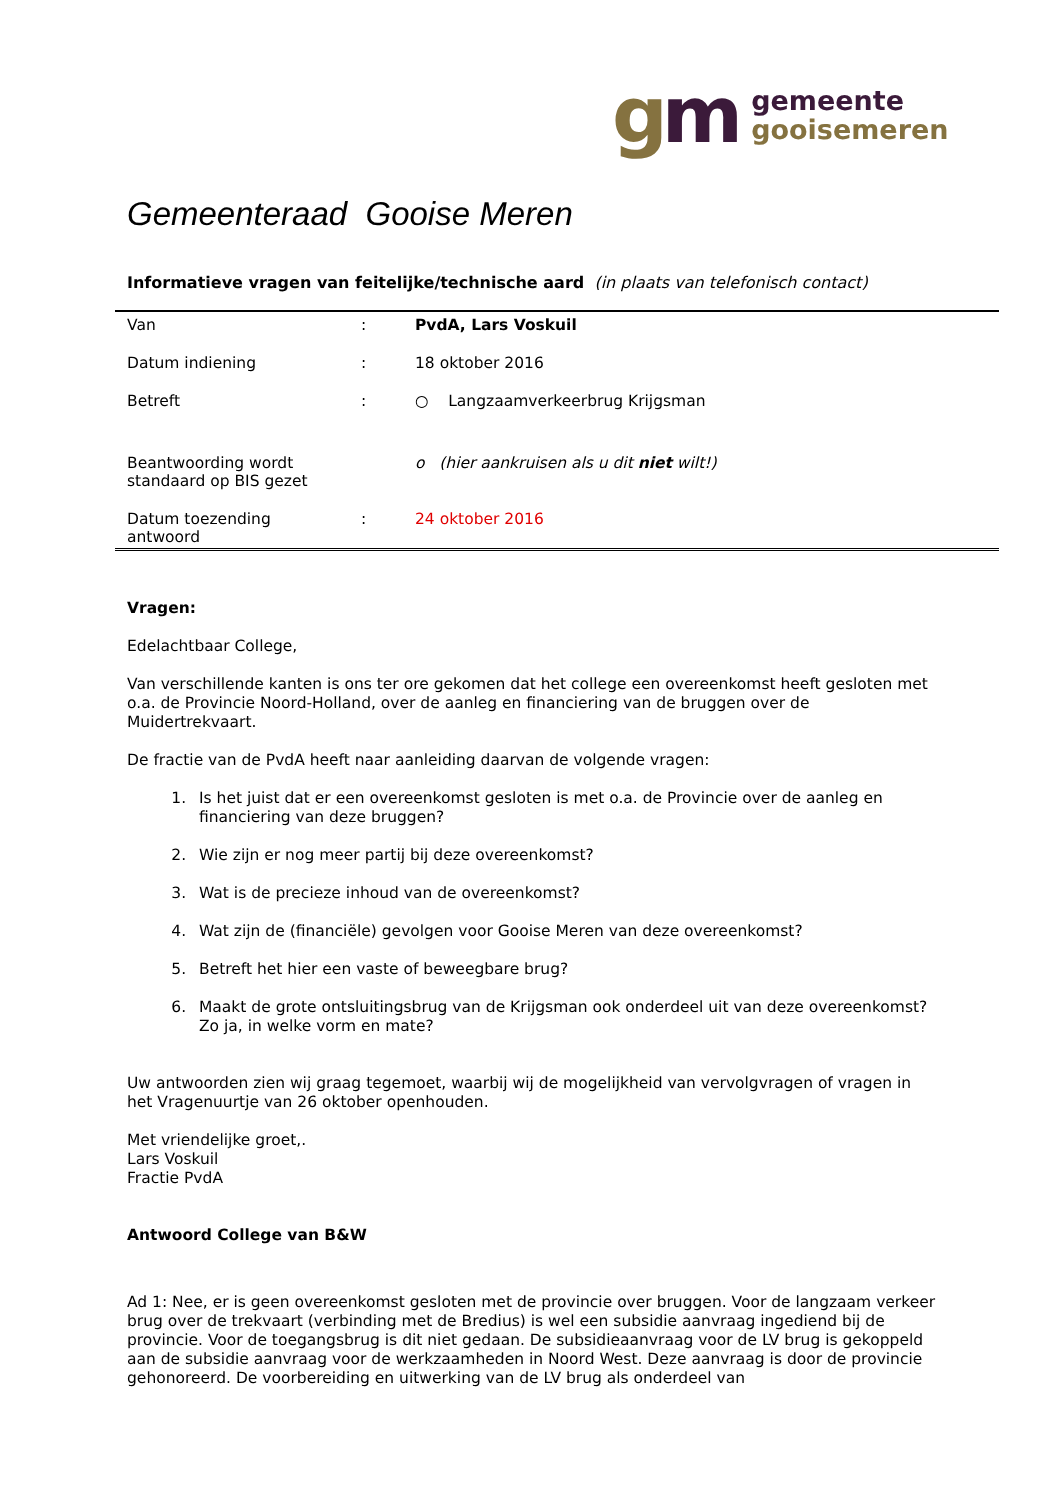gm
gemeente
gooisemeren
Gemeenteraad Gooise Meren
Informatieve vragen van feitelijke/technische aard (in plaats van telefonisch contact)
| Van | : | PvdA, Lars Voskuil |
| Datum indiening | : | 18 oktober 2016 |
| Betreft | : | ○ Langzaamverkeerbrug Krijgsman |
| Beantwoording wordt standaard op BIS gezet | | o (hier aankruisen als u dit niet wilt!) |
| Datum toezending antwoord | : | 24 oktober 2016 |
Vragen:
Edelachtbaar College,
Van verschillende kanten is ons ter ore gekomen dat het college een overeenkomst heeft gesloten met o.a. de Provincie Noord-Holland, over de aanleg en financiering van de bruggen over de Muidertrekvaart.
De fractie van de PvdA heeft naar aanleiding daarvan de volgende vragen:
1. Is het juist dat er een overeenkomst gesloten is met o.a. de Provincie over de aanleg en financiering van deze bruggen?
2. Wie zijn er nog meer partij bij deze overeenkomst?
3. Wat is de precieze inhoud van de overeenkomst?
4. Wat zijn de (financiële) gevolgen voor Gooise Meren van deze overeenkomst?
5. Betreft het hier een vaste of beweegbare brug?
6. Maakt de grote ontsluitingsbrug van de Krijgsman ook onderdeel uit van deze overeenkomst? Zo ja, in welke vorm en mate?
Uw antwoorden zien wij graag tegemoet, waarbij wij de mogelijkheid van vervolgvragen of vragen in het Vragenuurtje van 26 oktober openhouden.
Met vriendelijke groet,.
Lars Voskuil
Fractie PvdA
Antwoord College van B&W
Ad 1: Nee, er is geen overeenkomst gesloten met de provincie over bruggen. Voor de langzaam verkeer brug over de trekvaart (verbinding met de Bredius) is wel een subsidie aanvraag ingediend bij de provincie. Voor de toegangsbrug is dit niet gedaan. De subsidieaanvraag voor de LV brug is gekoppeld aan de subsidie aanvraag voor de werkzaamheden in Noord West. Deze aanvraag is door de provincie gehonoreerd. De voorbereiding en uitwerking van de LV brug als onderdeel van